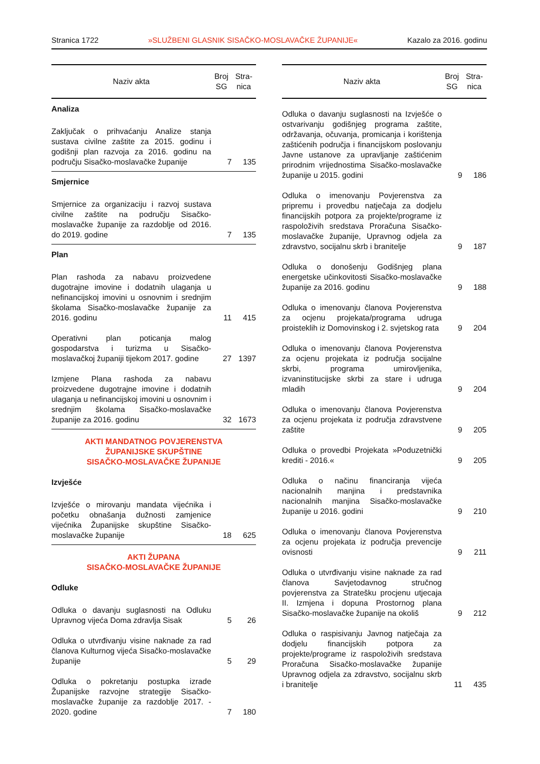Stranica 1722 »SLUŽBENI GLASNIK SISAČKO-MOSLAVAČKE ŽUPANIJE« Kazalo za 2016. godinu
| Naziv akta | Broj SG | Stra- nica |
| --- | --- | --- |
| Analiza | | |
| Zaključak o prihvaćanju Analize stanja sustava civilne zaštite za 2015. godinu i godišnji plan razvoja za 2016. godinu na području Sisačko-moslavačke županije | 7 | 135 |
| Smjernice | | |
| Smjernice za organizaciju i razvoj sustava civilne zaštite na području Sisačko-moslavačke županije za razdoblje od 2016. do 2019. godine | 7 | 135 |
| Plan | | |
| Plan rashoda za nabavu proizvedene dugotrajne imovine i dodatnih ulaganja u nefinancijskoj imovini u osnovnim i srednjim školama Sisačko-moslavačke županije za 2016. godinu | 11 | 415 |
| Operativni plan poticanja malog gospodarstva i turizma u Sisačko-moslavačkoj županiji tijekom 2017. godine | 27 | 1397 |
| Izmjene Plana rashoda za nabavu proizvedene dugotrajne imovine i dodatnih ulaganja u nefinancijskoj imovini u osnovnim i srednjim školama Sisačko-moslavačke županije za 2016. godinu | 32 | 1673 |
| AKTI MANDATNOG POVJERENSTVA ŽUPANIJSKE SKUPŠTINE SISAČKO-MOSLAVAČKE ŽUPANIJE | | |
| Izvješće | | |
| Izvješće o mirovanju mandata vijećnika i početku obnašanja dužnosti zamjenice vijećnika Županijske skupštine Sisačko-moslavačke županije | 18 | 625 |
| AKTI ŽUPANA SISAČKO-MOSLAVAČKE ŽUPANIJE | | |
| Odluke | | |
| Odluka o davanju suglasnosti na Odluku Upravnog vijeća Doma zdravlja Sisak | 5 | 26 |
| Odluka o utvrđivanju visine naknade za rad članova Kulturnog vijeća Sisačko-moslavačke županije | 5 | 29 |
| Odluka o pokretanju postupka izrade Županijske razvojne strategije Sisačko-moslavačke županije za razdoblje 2017. - 2020. godine | 7 | 180 |
| Naziv akta | Broj SG | Stra- nica |
| --- | --- | --- |
| Odluka o davanju suglasnosti na Izvješće o ostvarivanju godišnjeg programa zaštite, održavanja, očuvanja, promicanja i korištenja zaštićenih područja i financijskom poslovanju Javne ustanove za upravljanje zaštićenim prirodnim vrijednostima Sisačko-moslavačke županije u 2015. godini | 9 | 186 |
| Odluka o imenovanju Povjerenstva za pripremu i provedbu natječaja za dodjelu financijskih potpora za projekte/programe iz raspoloživih sredstava Proračuna Sisačko-moslavačke županije, Upravnog odjela za zdravstvo, socijalnu skrb i branitelje | 9 | 187 |
| Odluka o donošenju Godišnjeg plana energetske učinkovitosti Sisačko-moslavačke županije za 2016. godinu | 9 | 188 |
| Odluka o imenovanju članova Povjerenstva za ocjenu projekata/programa udruga proisteklih iz Domovinskog i 2. svjetskog rata | 9 | 204 |
| Odluka o imenovanju članova Povjerenstva za ocjenu projekata iz područja socijalne skrbi, programa umirovljenika, izvaninstitucijske skrbi za stare i udruga mladih | 9 | 204 |
| Odluka o imenovanju članova Povjerenstva za ocjenu projekata iz područja zdravstvene zaštite | 9 | 205 |
| Odluka o provedbi Projekata »Poduzetnički krediti - 2016.« | 9 | 205 |
| Odluka o načinu financiranja vijeća nacionalnih manjina i predstavnika nacionalnih manjina Sisačko-moslavačke županije u 2016. godini | 9 | 210 |
| Odluka o imenovanju članova Povjerenstva za ocjenu projekata iz područja prevencije ovisnosti | 9 | 211 |
| Odluka o utvrđivanju visine naknade za rad članova Savjetodavnog stručnog povjerenstva za Stratešku procjenu utjecaja II. Izmjena i dopuna Prostornog plana Sisačko-moslavačke županije na okoliš | 9 | 212 |
| Odluka o raspisivanju Javnog natječaja za dodjelu financijskih potpora za projekte/programe iz raspoloživih sredstava Proračuna Sisačko-moslavačke županije Upravnog odjela za zdravstvo, socijalnu skrb i branitelje | 11 | 435 |